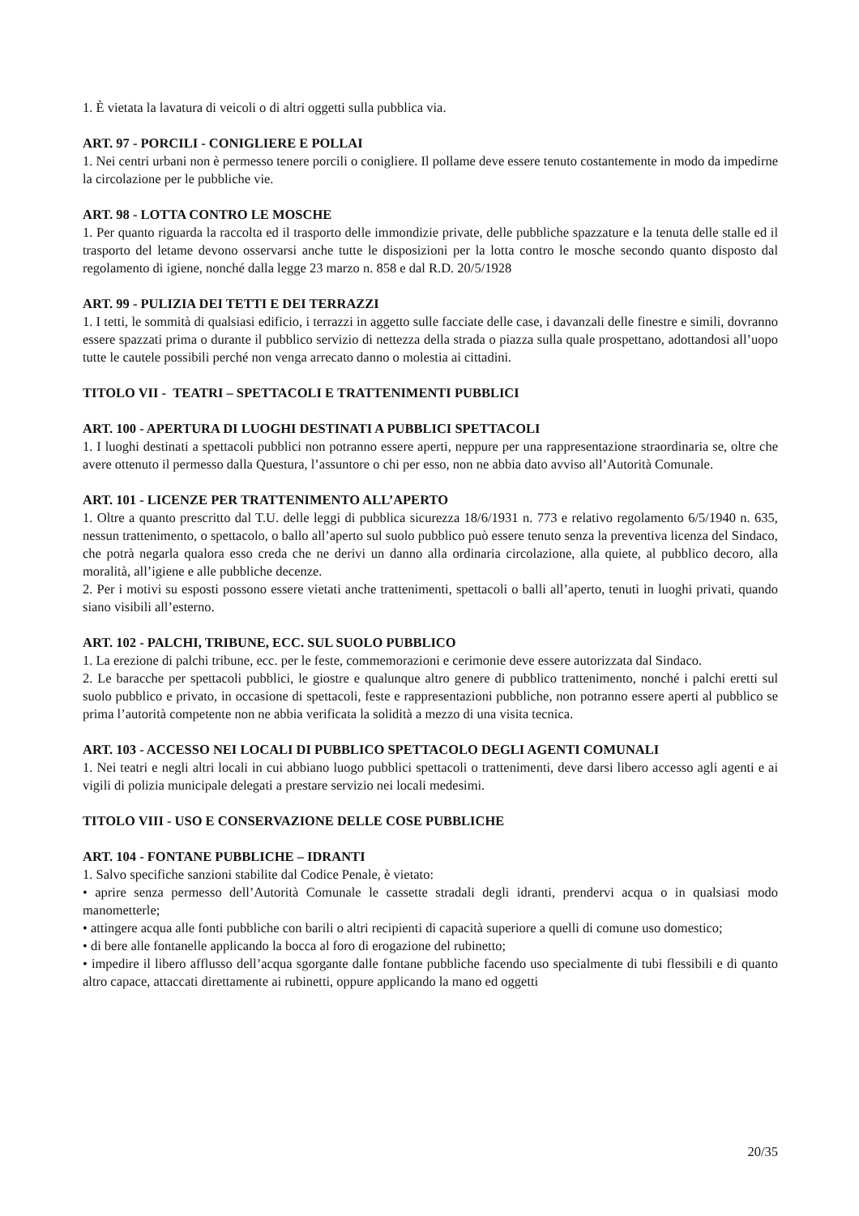1. È vietata la lavatura di veicoli o di altri oggetti sulla pubblica via.
ART. 97 - PORCILI - CONIGLIERE E POLLAI
1. Nei centri urbani non è permesso tenere porcili o conigliere. Il pollame deve essere tenuto costantemente in modo da impedirne la circolazione per le pubbliche vie.
ART. 98 - LOTTA CONTRO LE MOSCHE
1. Per quanto riguarda la raccolta ed il trasporto delle immondizie private, delle pubbliche spazzature e la tenuta delle stalle ed il trasporto del letame devono osservarsi anche tutte le disposizioni per la lotta contro le mosche secondo quanto disposto dal regolamento di igiene, nonché dalla legge 23 marzo n. 858 e dal R.D. 20/5/1928
ART. 99 - PULIZIA DEI TETTI E DEI TERRAZZI
1. I tetti, le sommità di qualsiasi edificio, i terrazzi in aggetto sulle facciate delle case, i davanzali delle finestre e simili, dovranno essere spazzati prima o durante il pubblico servizio di nettezza della strada o piazza sulla quale prospettano, adottandosi all’uopo tutte le cautele possibili perché non venga arrecato danno o molestia ai cittadini.
TITOLO VII - TEATRI – SPETTACOLI E TRATTENIMENTI PUBBLICI
ART. 100 - APERTURA DI LUOGHI DESTINATI A PUBBLICI SPETTACOLI
1. I luoghi destinati a spettacoli pubblici non potranno essere aperti, neppure per una rappresentazione straordinaria se, oltre che avere ottenuto il permesso dalla Questura, l’assuntore o chi per esso, non ne abbia dato avviso all’Autorità Comunale.
ART. 101 - LICENZE PER TRATTENIMENTO ALL’APERTO
1. Oltre a quanto prescritto dal T.U. delle leggi di pubblica sicurezza 18/6/1931 n. 773 e relativo regolamento 6/5/1940 n. 635, nessun trattenimento, o spettacolo, o ballo all’aperto sul suolo pubblico può essere tenuto senza la preventiva licenza del Sindaco, che potrà negarla qualora esso creda che ne derivi un danno alla ordinaria circolazione, alla quiete, al pubblico decoro, alla moralità, all’igiene e alle pubbliche decenze.
2. Per i motivi su esposti possono essere vietati anche trattenimenti, spettacoli o balli all’aperto, tenuti in luoghi privati, quando siano visibili all’esterno.
ART. 102 - PALCHI, TRIBUNE, ECC. SUL SUOLO PUBBLICO
1. La erezione di palchi tribune, ecc. per le feste, commemorazioni e cerimonie deve essere autorizzata dal Sindaco.
2. Le baracche per spettacoli pubblici, le giostre e qualunque altro genere di pubblico trattenimento, nonché i palchi eretti sul suolo pubblico e privato, in occasione di spettacoli, feste e rappresentazioni pubbliche, non potranno essere aperti al pubblico se prima l’autorità competente non ne abbia verificata la solidità a mezzo di una visita tecnica.
ART. 103 - ACCESSO NEI LOCALI DI PUBBLICO SPETTACOLO DEGLI AGENTI COMUNALI
1. Nei teatri e negli altri locali in cui abbiano luogo pubblici spettacoli o trattenimenti, deve darsi libero accesso agli agenti e ai vigili di polizia municipale delegati a prestare servizio nei locali medesimi.
TITOLO VIII - USO E CONSERVAZIONE DELLE COSE PUBBLICHE
ART. 104 - FONTANE PUBBLICHE – IDRANTI
1. Salvo specifiche sanzioni stabilite dal Codice Penale, è vietato:
• aprire senza permesso dell’Autorità Comunale le cassette stradali degli idranti, prendervi acqua o in qualsiasi modo manometterle;
• attingere acqua alle fonti pubbliche con barili o altri recipienti di capacità superiore a quelli di comune uso domestico;
• di bere alle fontanelle applicando la bocca al foro di erogazione del rubinetto;
• impedire il libero afflusso dell’acqua sgorgante dalle fontane pubbliche facendo uso specialmente di tubi flessibili e di quanto altro capace, attaccati direttamente ai rubinetti, oppure applicando la mano ed oggetti
20/35